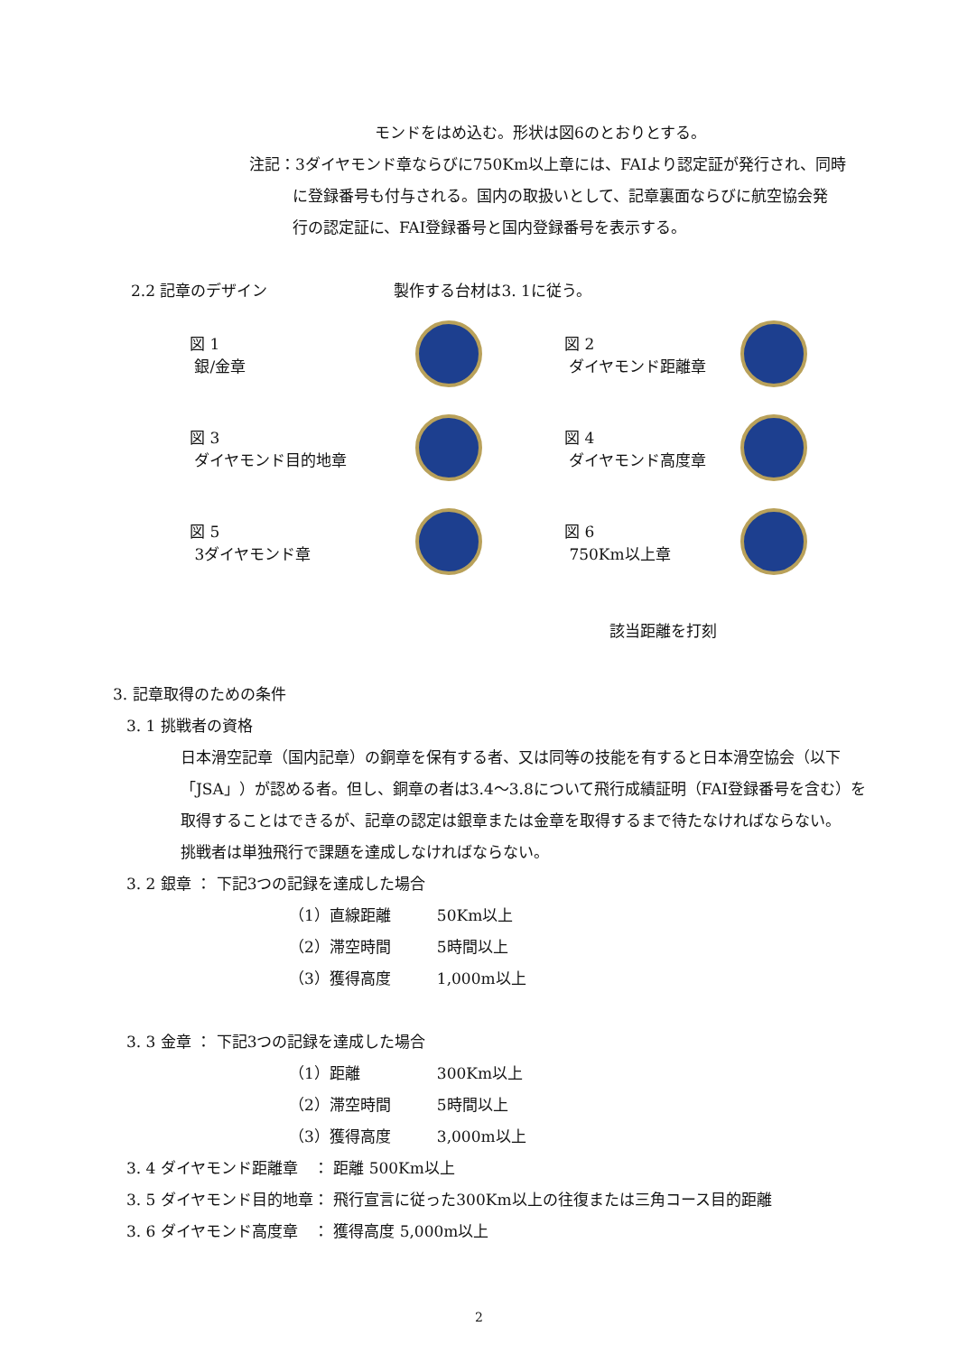モンドをはめ込む。形状は図6のとおりとする。
注記：3ダイヤモンド章ならびに750Km以上章には、FAIより認定証が発行され、同時
に登録番号も付与される。国内の取扱いとして、記章裏面ならびに航空協会発
行の認定証に、FAI登録番号と国内登録番号を表示する。
2.2 記章のデザイン 製作する台材は3. 1に従う。
図 1
銀/金章
図 2
ダイヤモンド距離章
図 3
ダイヤモンド目的地章
図 4
ダイヤモンド高度章
図 5
3ダイヤモンド章
図 6
750Km以上章
該当距離を打刻
3. 記章取得のための条件
3. 1 挑戦者の資格
日本滑空記章（国内記章）の銅章を保有する者、又は同等の技能を有すると日本滑空協会（以下「JSA」）が認める者。但し、銅章の者は3.4～3.8について飛行成績証明（FAI登録番号を含む）を取得することはできるが、記章の認定は銀章または金章を取得するまで待たなければならない。
挑戦者は単独飛行で課題を達成しなければならない。
3. 2 銀章 ： 下記3つの記録を達成した場合
（1）直線距離　　　50Km以上
（2）滞空時間　　　5時間以上
（3）獲得高度　　　1,000m以上
3. 3 金章 ： 下記3つの記録を達成した場合
（1）距離　　　　　300Km以上
（2）滞空時間　　　5時間以上
（3）獲得高度　　　3,000m以上
3. 4 ダイヤモンド距離章　： 距離 500Km以上
3. 5 ダイヤモンド目的地章： 飛行宣言に従った300Km以上の往復または三角コース目的距離
3. 6 ダイヤモンド高度章　： 獲得高度 5,000m以上
2